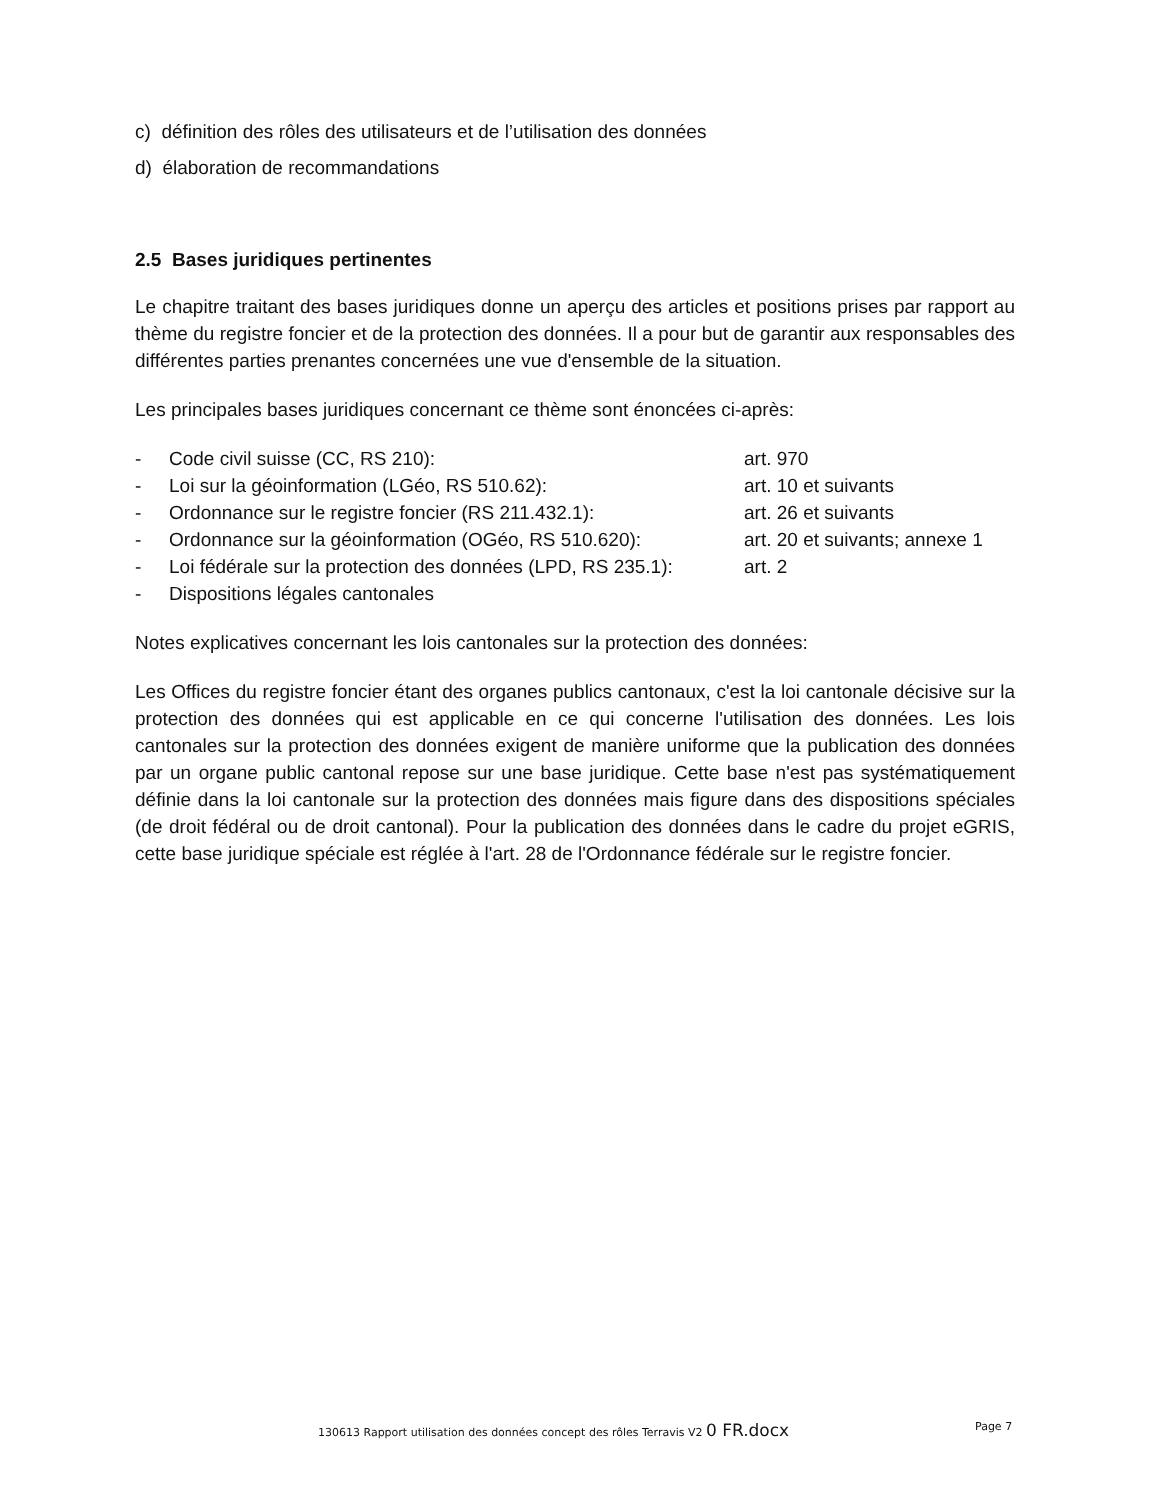c) définition des rôles des utilisateurs et de l’utilisation des données
d) élaboration de recommandations
2.5 Bases juridiques pertinentes
Le chapitre traitant des bases juridiques donne un aperçu des articles et positions prises par rapport au thème du registre foncier et de la protection des données. Il a pour but de garantir aux responsables des différentes parties prenantes concernées une vue d'ensemble de la situation.
Les principales bases juridiques concernant ce thème sont énoncées ci-après:
| - | Code civil suisse (CC, RS 210): | art. 970 |
| - | Loi sur la géoinformation (LGéo, RS 510.62): | art. 10 et suivants |
| - | Ordonnance sur le registre foncier (RS 211.432.1): | art. 26 et suivants |
| - | Ordonnance sur la géoinformation (OGéo, RS 510.620): | art. 20 et suivants; annexe 1 |
| - | Loi fédérale sur la protection des données (LPD, RS 235.1): | art. 2 |
| - | Dispositions légales cantonales | |
Notes explicatives concernant les lois cantonales sur la protection des données:
Les Offices du registre foncier étant des organes publics cantonaux, c'est la loi cantonale décisive sur la protection des données qui est applicable en ce qui concerne l'utilisation des données. Les lois cantonales sur la protection des données exigent de manière uniforme que la publication des données par un organe public cantonal repose sur une base juridique. Cette base n'est pas systématiquement définie dans la loi cantonale sur la protection des données mais figure dans des dispositions spéciales (de droit fédéral ou de droit cantonal). Pour la publication des données dans le cadre du projet eGRIS, cette base juridique spéciale est réglée à l'art. 28 de l'Ordonnance fédérale sur le registre foncier.
130613 Rapport utilisation des données concept des rôles Terravis V2 0 FR.docx Page 7